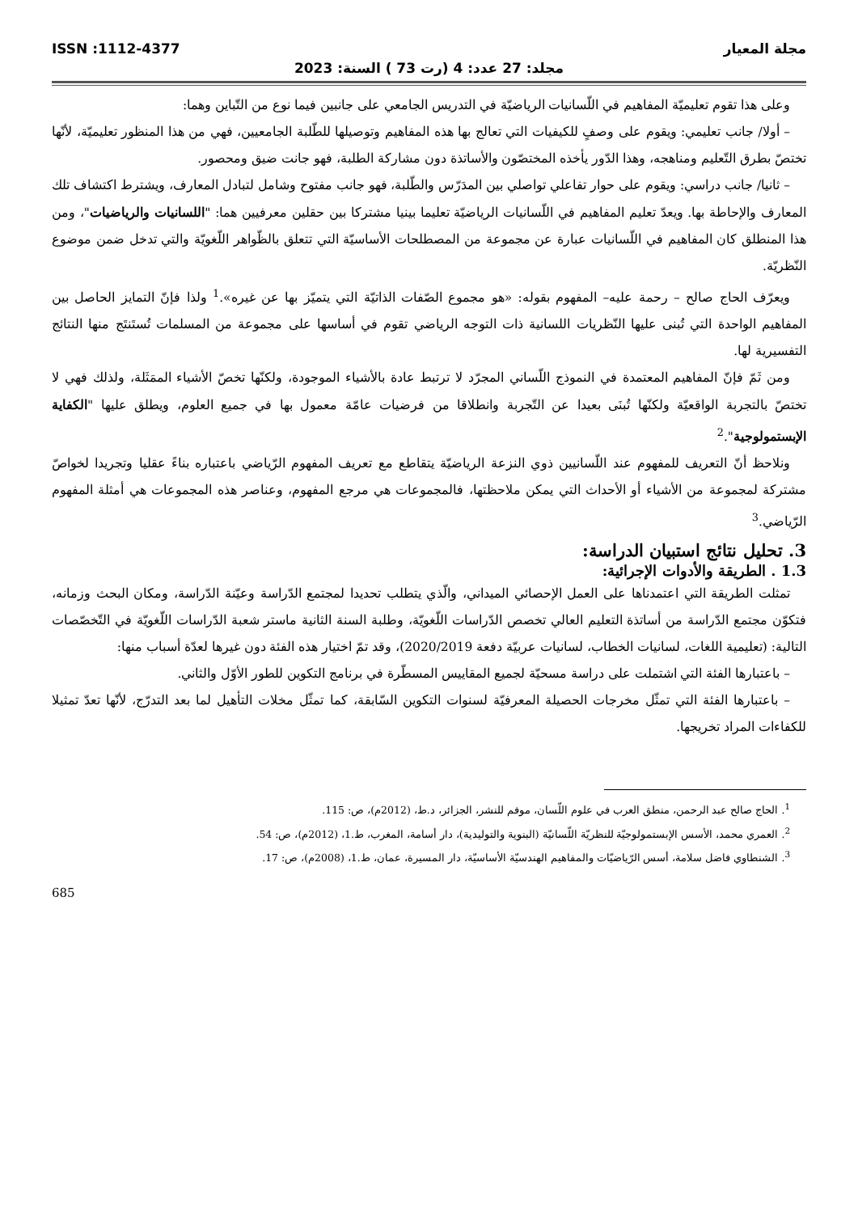مجلة المعيار ISSN :1112-4377
مجلد: 27 عدد: 4 (رت 73 ) السنة: 2023
وعلى هذا تقوم تعليميّة المفاهيم في اللّسانيات الرياضيّة في التدريس الجامعي على جانبين فيما نوع من التّباين وهما:
– أولا/ جانب تعليمي: ويقوم على وصفٍ للكيفيات التي تعالج بها هذه المفاهيم وتوصيلها للطّلبة الجامعيين، فهي من هذا المنظور تعليميّة، لأنّها تختصّ بطرق التّعليم ومناهجه، وهذا الدّور يأخذه المختصّون والأساتذة دون مشاركة الطلبة، فهو جانت ضيق ومحصور.
– ثانيا/ جانب دراسي: ويقوم على حوار تفاعلي تواصلي بين المدَرّس والطّلبة، فهو جانب مفتوح وشامل لتبادل المعارف، ويشترط اكتشاف تلك المعارف والإحاطة بها. ويعدّ تعليم المفاهيم في اللّسانيات الرياضيّة تعليما بينيا مشتركا بين حقلين معرفيين هما: "اللسانيات والرياضيات"، ومن هذا المنطلق كان المفاهيم في اللّسانيات عبارة عن مجموعة من المصطلحات الأساسيّة التي تتعلق بالظّواهر اللّغويّة والتي تدخل ضمن موضوع النّظريّة.
ويعرّف الحاج صالح – رحمة عليه– المفهوم بقوله: «هو مجموع الصّفات الذاتيّة التي يتميّز بها عن غيره».<sup>1</sup> ولذا فإنّ التمايز الحاصل بين المفاهيم الواحدة التي تُبنى عليها النّظريات اللسانية ذات التوجه الرياضي تقوم في أساسها على مجموعة من المسلمات تُستَنتَج منها النتائج التفسيرية لها.
ومن ثَمّ فإنّ المفاهيم المعتمدة في النموذج اللّساني المجرّد لا ترتبط عادة بالأشياء الموجودة، ولكنّها تخصّ الأشياء الممَثَلة، ولذلك فهي لا تختصّ بالتجربة الواقعيّة ولكنّها تُبنَى بعيدا عن التّجربة وانطلاقا من فرضيات عامّة معمول بها في جميع العلوم، ويطلق عليها "الكفاية الإبستمولوجية".<sup>2</sup>
ونلاحظ أنّ التعريف للمفهوم عند اللّسانيين ذوي النزعة الرياضيّة يتقاطع مع تعريف المفهوم الرّياضي باعتباره بناءً عقليا وتجريدا لخواصّ مشتركة لمجموعة من الأشياء أو الأحداث التي يمكن ملاحظتها، فالمجموعات هي مرجع المفهوم، وعناصر هذه المجموعات هي أمثلة المفهوم الرّياضي.<sup>3</sup>
3. تحليل نتائج استبيان الدراسة:
1.3 . الطريقة والأدوات الإجرائية:
تمثلت الطريقة التي اعتمدناها على العمل الإحصائي الميداني، والّذي يتطلب تحديدا لمجتمع الدّراسة وعيّنة الدّراسة، ومكان البحث وزمانه، فتكوّن مجتمع الدّراسة من أساتذة التعليم العالي تخصص الدّراسات اللّغويّة، وطلبة السنة الثانية ماستر شعبة الدّراسات اللّغويّة في التّخصّصات التالية: (تعليمية اللغات، لسانيات الخطاب، لسانيات عربيّة دفعة 2020/2019)، وقد تمّ اختيار هذه الفئة دون غيرها لعدّة أسباب منها:
– باعتبارها الفئة التي اشتملت على دراسة مسحيّة لجميع المقاييس المسطّرة في برنامج التكوين للطور الأوّل والثاني.
– باعتبارها الفئة التي تمثّل مخرجات الحصيلة المعرفيّة لسنوات التكوين السّابقة، كما تمثّل مخلات التأهيل لما بعد التدرّج، لأنّها تعدّ تمثيلا للكفاءات المراد تخريجها.
<sup>1</sup>. الحاج صالح عبد الرحمن، منطق العرب في علوم اللّسان، موفم للنشر، الجزائر، د.ط، (2012م)، ص: 115.
<sup>2</sup>. العمري محمد، الأسس الإبستمولوجيّة للنظريّة اللّسانيّة (البنوية والتوليدية)، دار أسامة، المغرب، ط.1، (2012م)، ص: 54.
<sup>3</sup>. الشنطاوي فاضل سلامة، أسس الرّياضيّات والمفاهيم الهندسيّة الأساسيّة، دار المسيرة، عمان، ط.1، (2008م)، ص: 17.
685